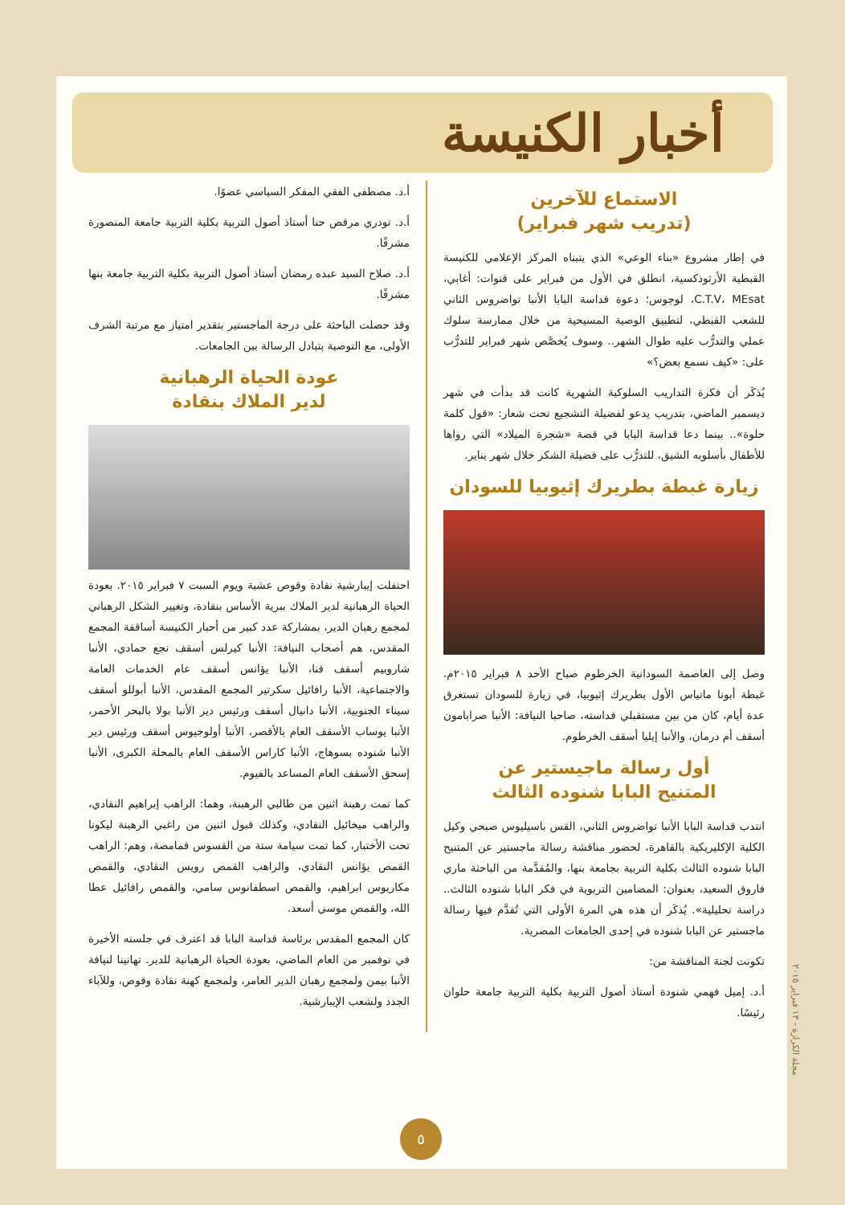أخبار الكنيسة
الاستماع للآخرين
(تدريب شهر فبراير)
في إطار مشروع «بناء الوعي» الذي يتبناه المركز الإعلامي للكنيسة القبطية الأرثوذكسية، انطلق في الأول من فبراير على قنوات: أغابي، C.T.V، MEsat، لوجوس؛ دعوة قداسة البابا الأنبا تواضروس الثاني للشعب القبطي، لتطبيق الوصية المسيحية من خلال ممارسة سلوك عملي والتدرُّب عليه طوال الشهر.. وسوف يُخصَّص شهر فبراير للتدرُّب على: «كيف نسمع بعض؟»
يُذكَر أن فكرة التداريب السلوكية الشهرية كانت قد بدأت في شهر ديسمبر الماضي، بتدريب يدعو لفضيلة التشجيع تحت شعار: «قول كلمة حلوة».. بينما دعا قداسة البابا في قصة «شجرة الميلاد» التي رواها للأطفال بأسلوبه الشيق، للتدرُّب على فضيلة الشكر خلال شهر يناير.
زيارة غبطة بطريرك إثيوبيا للسودان
وصل إلى العاصمة السودانية الخرطوم صباح الأحد ٨ فبراير ٢٠١٥م. غبطة أبونا ماتياس الأول بطريرك إثيوبيا، في زيارة للسودان تستغرق عدة أيام، كان من بين مستقبلي قداسته، صاحبا النيافة: الأنبا صرابامون أسقف أم درمان، والأنبا إيليا أسقف الخرطوم.
أول رسالة ماجيستير عن
المتنيح البابا شنوده الثالث
انتدب قداسة البابا الأنبا تواضروس الثاني، القس باسيليوس صبحي وكيل الكلية الإكليريكية بالقاهرة، لحضور مناقشة رسالة ماجستير عن المتنيح البابا شنوده الثالث بكلية التربية بجامعة بنها، والمُقدَّمة من الباحثة ماري فاروق السعيد، بعنوان: المضامين التربوية في فكر البابا شنوده الثالث.. دراسة تحليلية». يُذكَر أن هذه هي المرة الأولى التي تُقدَّم فيها رسالة ماجستير عن البابا شنوده في إحدى الجامعات المصرية.
تكونت لجنة المناقشة من:
أ.د. إميل فهمي شنودة أستاذ أصول التربية بكلية التربية جامعة حلوان رئيسًا.
أ.د. مصطفى الفقي المفكر السياسي عضوًا.
أ.د. تودري مرقص حنا أستاذ أصول التربية بكلية التربية جامعة المنصورة مشرفًا.
أ.د. صلاح السيد عبده رمضان أستاذ أصول التربية بكلية التربية جامعة بنها مشرفًا.
وقد حصلت الباحثة على درجة الماجستير بتقدير امتياز مع مرتبة الشرف الأولى، مع التوصية بتبادل الرسالة بين الجامعات.
عودة الحياة الرهبانية
لدير الملاك بنقادة
احتفلت إيبارشية نقادة وقوص عشية ويوم السبت ٧ فبراير ٢٠١٥. بعودة الحياة الرهبانية لدير الملاك ببرية الأساس بنقادة، وتغيير الشكل الرهباني لمجمع رهبان الدير، بمشاركة عدد كبير من أحبار الكنيسة أساقفة المجمع المقدس، هم أصحاب النيافة: الأنبا كيرلس أسقف نجع حمادي، الأنبا شاروبيم أسقف قنا، الأنبا يؤانس أسقف عام الخدمات العامة والاجتماعية، الأنبا رافائيل سكرتير المجمع المقدس، الأنبا أبوللو أسقف سيناء الجنوبية، الأنبا دانيال أسقف ورئيس دير الأنبا بولا بالبحر الأحمر، الأنبا يوساب الأسقف العام بالأقصر، الأنبا أولوجيوس أسقف ورئيس دير الأنبا شنوده بسوهاج، الأنبا كاراس الأسقف العام بالمحلة الكبرى، الأنبا إسحق الأسقف العام المساعد بالفيوم.
كما تمت رهبنة اثنين من طالبي الرهبنة، وهما: الراهب إبراهيم النقادي، والراهب ميخائيل النقادي، وكذلك قبول اثنين من راغبي الرهبنة ليكونا تحت الأختبار، كما تمت سيامة ستة من القسوس قمامصة، وهم: الراهب القمص يؤانس النقادي، والراهب القمص رويس النقادي، والقمص مكاريوس ابراهيم، والقمص اسطفانوس سامي، والقمص رافائيل عطا الله، والقمص موسي أسعد.
كان المجمع المقدس برئاسة قداسة البابا قد اعترف في جلسته الأخيرة في نوفمبر من العام الماضي، بعودة الحياة الرهبانية للدير. تهانينا لنيافة الأنبا بيمن ولمجمع رهبان الدير العامر، ولمجمع كهنة نقادة وقوص، وللآباء الجدد ولشعب الإيبارشية.
مجلة الكرازة - ١٣ فبراير ٢٠١٥
٥